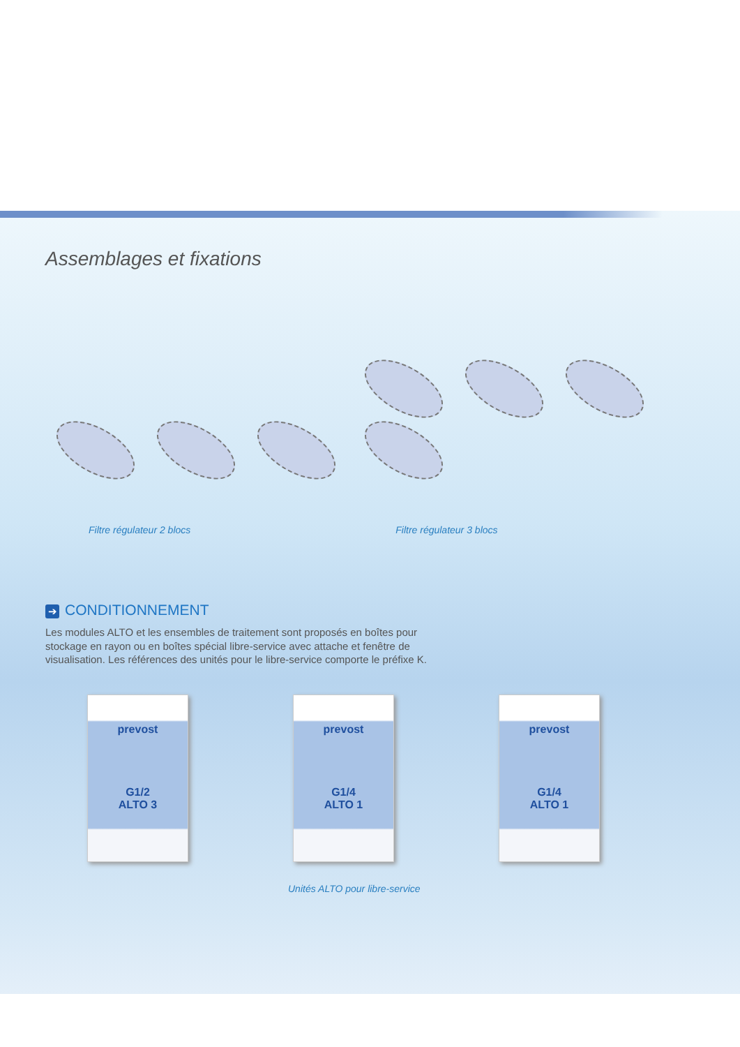Assemblages et fixations
Filtre régulateur 2 blocs
1 2 3 4 5
Filtre régulateur 3 blocs
➔ CONDITIONNEMENT
Les modules ALTO et les ensembles de traitement sont proposés en boîtes pour stockage en rayon ou en boîtes spécial libre-service avec attache et fenêtre de visualisation. Les références des unités pour le libre-service comporte le préfixe K.
prevost
G1/2
ALTO 3
prevost
G1/4
ALTO 1
prevost
G1/4
ALTO 1
Unités ALTO pour libre-service